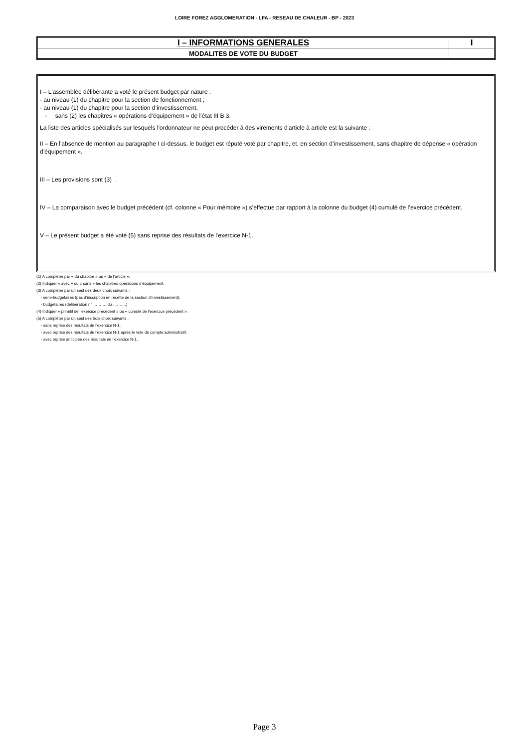LOIRE FOREZ AGGLOMERATION - LFA - RESEAU DE CHALEUR - BP - 2023
| I – INFORMATIONS GENERALES | I |
| MODALITES DE VOTE DU BUDGET | |
I – L'assemblée délibérante a voté le présent budget par nature :
- au niveau (1) du chapitre pour la section de fonctionnement ;
- au niveau (1) du chapitre pour la section d’investissement.
- sans (2) les chapitres « opérations d’équipement » de l’état III B 3.
La liste des articles spécialisés sur lesquels l'ordonnateur ne peut procéder à des virements d'article à article est la suivante :
II – En l’absence de mention au paragraphe I ci-dessus, le budget est réputé voté par chapitre, et, en section d’investissement, sans chapitre de dépense « opération d’équipement ».
III – Les provisions sont (3) .
IV – La comparaison avec le budget précédent (cf. colonne « Pour mémoire ») s’effectue par rapport à la colonne du budget (4) cumulé de l’exercice précédent.
V – Le présent budget a été voté (5) sans reprise des résultats de l'exercice N-1.
(1) A compléter par « du chapitre » ou « de l’article ».
(2) Indiquer « avec » ou « sans » les chapitres opérations d’équipement.
(3) A compléter par un seul des deux choix suivants :
- semi-budgétaires (pas d’inscription en recette de la section d’investissement),
- budgétaires (délibération n° ………. du ……….).
(4) Indiquer « primitif de l’exercice précédent » ou « cumulé de l’exercice précédent ».
(5) A compléter par un seul des trois choix suivants :
- sans reprise des résultats de l’exercice N-1,
- avec reprise des résultats de l’exercice N-1 après le vote du compte administratif,
- avec reprise anticipée des résultats de l’exercice N-1.
Page 3